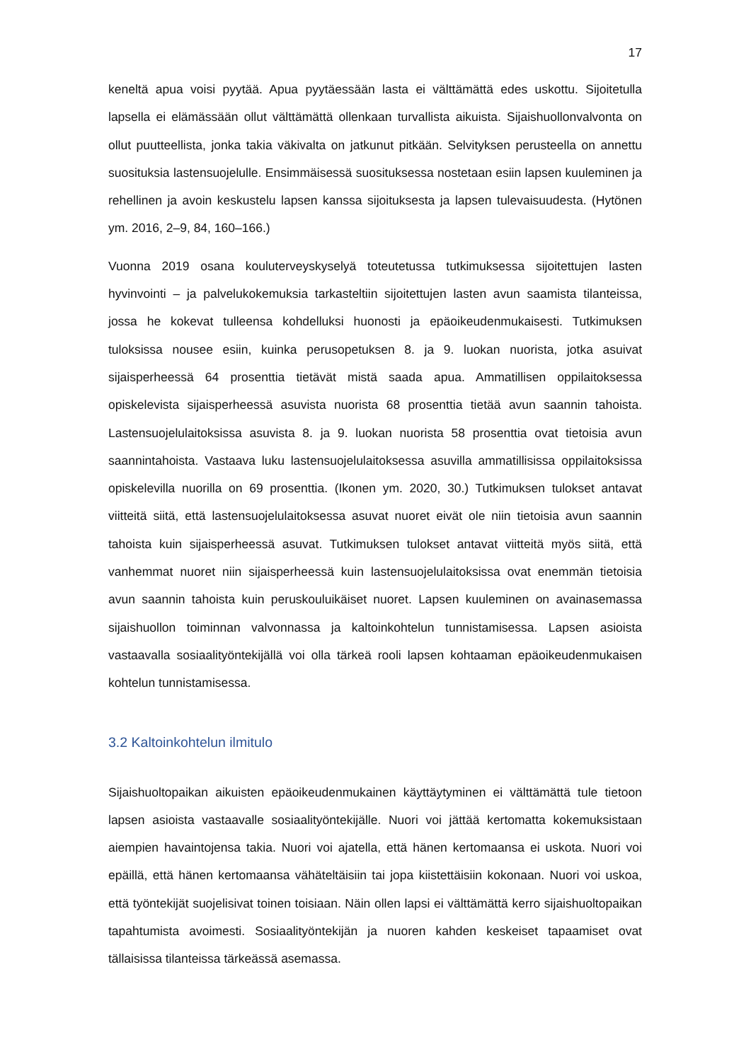17
keneltä apua voisi pyytää. Apua pyytäessään lasta ei välttämättä edes uskottu. Sijoite­tulla lapsella ei elämässään ollut välttämättä ollenkaan turvallista aikuista. Sijaishuollon­valvonta on ollut puutteellista, jonka takia väkivalta on jatkunut pitkään. Selvityksen pe­rusteella on annettu suosituksia lastensuojelulle. Ensimmäisessä suosituksessa noste­taan esiin lapsen kuuleminen ja rehellinen ja avoin keskustelu lapsen kanssa sijoituk­sesta ja lapsen tulevaisuudesta. (Hytönen ym. 2016, 2–9, 84, 160–166.)
Vuonna 2019 osana kouluterveyskyselyä toteutetussa tutkimuksessa sijoitettujen lasten hyvinvointi – ja palvelukokemuksia tarkasteltiin sijoitettujen lasten avun saamista tilan­teissa, jossa he kokevat tulleensa kohdelluksi huonosti ja epäoikeudenmukaisesti. Tut­kimuksen tuloksissa nousee esiin, kuinka perusopetuksen 8. ja 9. luokan nuorista, jotka asuivat sijaisperheessä 64 prosenttia tietävät mistä saada apua. Ammatillisen oppilai­toksessa opiskelevista sijaisperheessä asuvista nuorista 68 prosenttia tietää avun saan­nin tahoista. Lastensuojelulaitoksissa asuvista 8. ja 9. luokan nuorista 58 prosenttia ovat tietoisia avun saannintahoista. Vastaava luku lastensuojelulaitoksessa asuvilla ammatil­lisissa oppilaitoksissa opiskelevilla nuorilla on 69 prosenttia. (Ikonen ym. 2020, 30.) Tut­kimuksen tulokset antavat viitteitä siitä, että lastensuojelulaitoksessa asuvat nuoret ei­vät ole niin tietoisia avun saannin tahoista kuin sijaisperheessä asuvat. Tutkimuksen tu­lokset antavat viitteitä myös siitä, että vanhemmat nuoret niin sijaisperheessä kuin las­tensuojelulaitoksissa ovat enemmän tietoisia avun saannin tahoista kuin peruskouluikäi­set nuoret. Lapsen kuuleminen on avainasemassa sijaishuollon toiminnan valvonnassa ja kaltoinkohtelun tunnistamisessa. Lapsen asioista vastaavalla sosiaalityöntekijällä voi olla tärkeä rooli lapsen kohtaaman epäoikeudenmukaisen kohtelun tunnistamisessa.
3.2 Kaltoinkohtelun ilmitulo
Sijaishuoltopaikan aikuisten epäoikeudenmukainen käyttäytyminen ei välttämättä tule tietoon lapsen asioista vastaavalle sosiaalityöntekijälle. Nuori voi jättää kertomatta ko­kemuksistaan aiempien havaintojensa takia. Nuori voi ajatella, että hänen kertomaansa ei uskota. Nuori voi epäillä, että hänen kertomaansa vähäteltäisiin tai jopa kiistettäisiin kokonaan. Nuori voi uskoa, että työntekijät suojelisivat toinen toisiaan. Näin ollen lapsi ei välttämättä kerro sijaishuoltopaikan tapahtumista avoimesti. Sosiaalityöntekijän ja nuoren kahden keskeiset tapaamiset ovat tällaisissa tilanteissa tärkeässä asemassa.